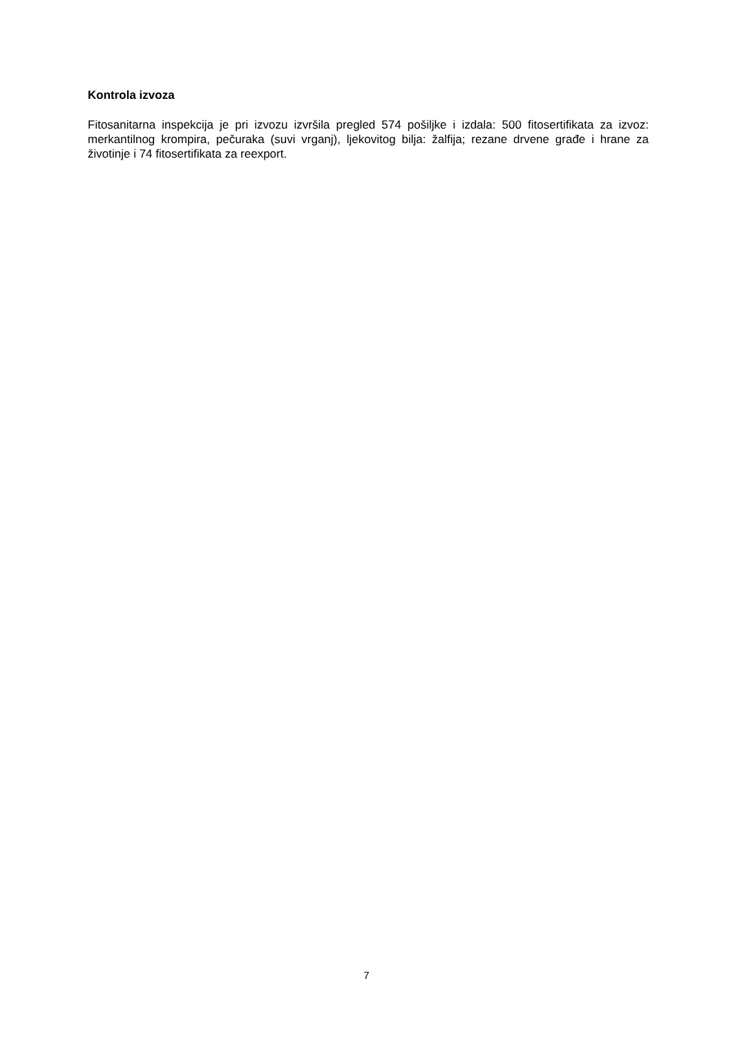Kontrola izvoza
Fitosanitarna inspekcija je pri izvozu izvršila pregled 574 pošiljke i izdala: 500 fitosertifikata za izvoz: merkantilnog krompira, pečuraka (suvi vrganj), ljekovitog bilja: žalfija; rezane drvene građe i hrane za životinje i 74 fitosertifikata za reexport.
7